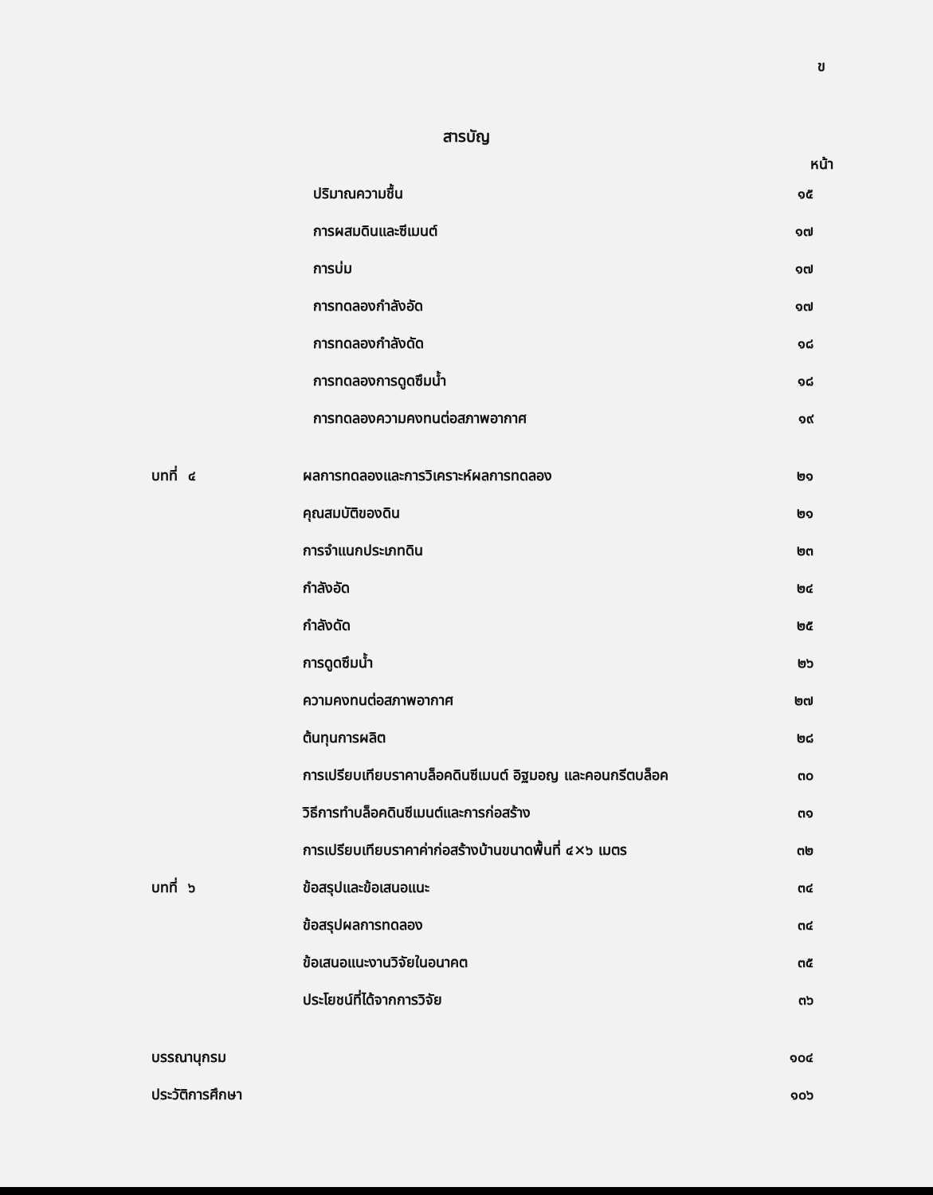ข
สารบัญ
หน้า
| | ปริมาณความชื้น | ๑๕ |
| | การผสมดินและซีเมนต์ | ๑๗ |
| | การบ่ม | ๑๗ |
| | การทดลองกำลังอัด | ๑๗ |
| | การทดลองกำลังดัด | ๑๘ |
| | การทดลองการดูดซึมน้ำ | ๑๘ |
| | การทดลองความคงทนต่อสภาพอากาศ | ๑๙ |
| บทที่ ๔ | ผลการทดลองและการวิเคราะห์ผลการทดลอง | ๒๑ |
| | คุณสมบัติของดิน | ๒๑ |
| | การจำแนกประเภทดิน | ๒๓ |
| | กำลังอัด | ๒๔ |
| | กำลังดัด | ๒๕ |
| | การดูดซึมน้ำ | ๒๖ |
| | ความคงทนต่อสภาพอากาศ | ๒๗ |
| | ต้นทุนการผลิต | ๒๘ |
| | การเปรียบเทียบราคาบล็อคดินซีเมนต์ อิฐมอญ และคอนกรีตบล็อค | ๓๐ |
| | วิธีการทำบล็อคดินซีเมนต์และการก่อสร้าง | ๓๑ |
| | การเปรียบเทียบราคาค่าก่อสร้างบ้านขนาดพื้นที่ ๔×๖ เมตร | ๓๒ |
| บทที่ ๖ | ข้อสรุปและข้อเสนอแนะ | ๓๔ |
| | ข้อสรุปผลการทดลอง | ๓๔ |
| | ข้อเสนอแนะงานวิจัยในอนาคต | ๓๕ |
| | ประโยชน์ที่ได้จากการวิจัย | ๓๖ |
| บรรณานุกรม | | ๑๐๔ |
| ประวัติการศึกษา | | ๑๐๖ |